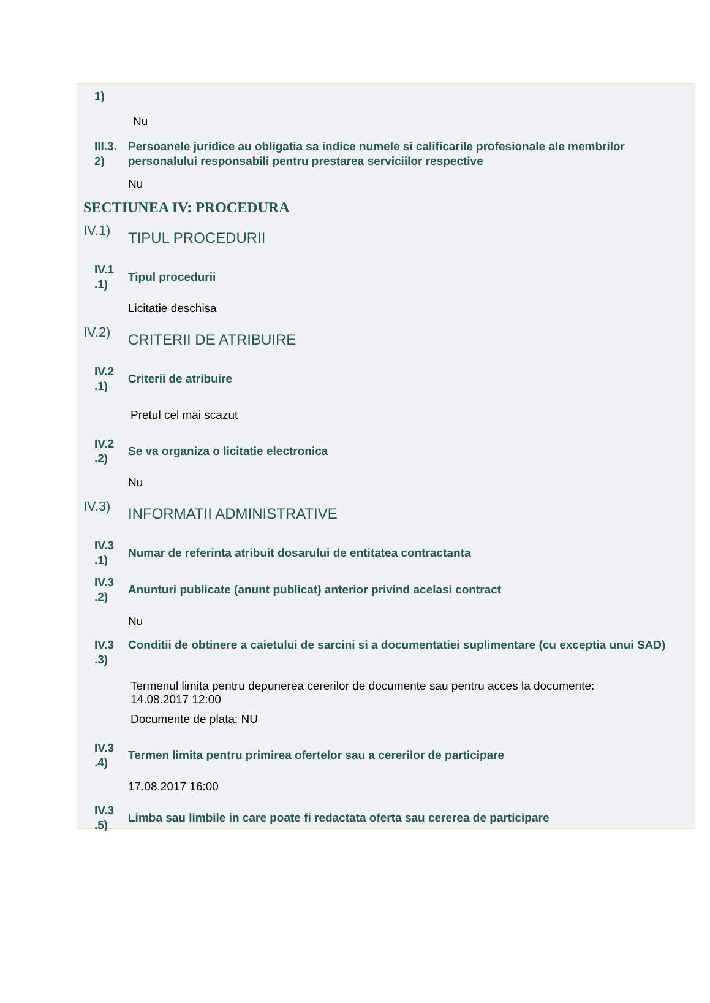1)
Nu
III.3. 2)
Persoanele juridice au obligatia sa indice numele si calificarile profesionale ale membrilor personalului responsabili pentru prestarea serviciilor respective
Nu
SECTIUNEA IV: PROCEDURA
IV.1)
TIPUL PROCEDURII
IV.1 .1)
Tipul procedurii
Licitatie deschisa
IV.2)
CRITERII DE ATRIBUIRE
IV.2 .1)
Criterii de atribuire
Pretul cel mai scazut
IV.2 .2)
Se va organiza o licitatie electronica
Nu
IV.3)
INFORMATII ADMINISTRATIVE
IV.3 .1)
Numar de referinta atribuit dosarului de entitatea contractanta
IV.3 .2)
Anunturi publicate (anunt publicat) anterior privind acelasi contract
Nu
IV.3 .3)
Conditii de obtinere a caietului de sarcini si a documentatiei suplimentare (cu exceptia unui SAD)
Termenul limita pentru depunerea cererilor de documente sau pentru acces la documente: 14.08.2017 12:00
Documente de plata: NU
IV.3 .4)
Termen limita pentru primirea ofertelor sau a cererilor de participare
17.08.2017 16:00
IV.3 .5)
Limba sau limbile in care poate fi redactata oferta sau cererea de participare